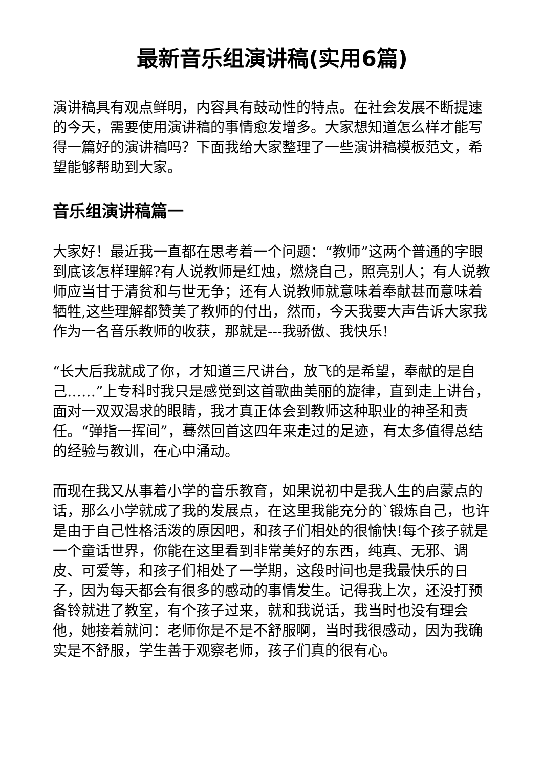最新音乐组演讲稿(实用6篇)
演讲稿具有观点鲜明，内容具有鼓动性的特点。在社会发展不断提速的今天，需要使用演讲稿的事情愈发增多。大家想知道怎么样才能写得一篇好的演讲稿吗？下面我给大家整理了一些演讲稿模板范文，希望能够帮助到大家。
音乐组演讲稿篇一
大家好！最近我一直都在思考着一个问题：“教师”这两个普通的字眼到底该怎样理解?有人说教师是红烛，燃烧自己，照亮别人；有人说教师应当甘于清贫和与世无争；还有人说教师就意味着奉献甚而意味着牺牲,这些理解都赞美了教师的付出，然而，今天我要大声告诉大家我作为一名音乐教师的收获，那就是---我骄傲、我快乐!
“长大后我就成了你，才知道三尺讲台，放飞的是希望，奉献的是自己……”上专科时我只是感觉到这首歌曲美丽的旋律，直到走上讲台，面对一双双渴求的眼睛，我才真正体会到教师这种职业的神圣和责任。“弹指一挥间”，蓦然回首这四年来走过的足迹，有太多值得总结的经验与教训，在心中涌动。
而现在我又从事着小学的音乐教育，如果说初中是我人生的启蒙点的话，那么小学就成了我的发展点，在这里我能充分的`锻炼自己，也许是由于自己性格活泼的原因吧，和孩子们相处的很愉快!每个孩子就是一个童话世界，你能在这里看到非常美好的东西，纯真、无邪、调皮、可爱等，和孩子们相处了一学期，这段时间也是我最快乐的日子，因为每天都会有很多的感动的事情发生。记得我上次，还没打预备铃就进了教室，有个孩子过来，就和我说话，我当时也没有理会他，她接着就问：老师你是不是不舒服啊，当时我很感动，因为我确实是不舒服，学生善于观察老师，孩子们真的很有心。